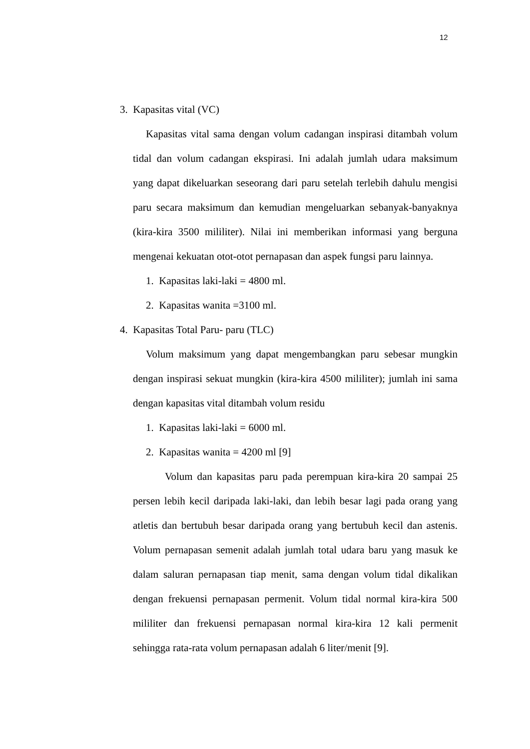12
3. Kapasitas vital (VC)
Kapasitas vital sama dengan volum cadangan inspirasi ditambah volum tidal dan volum cadangan ekspirasi. Ini adalah jumlah udara maksimum yang dapat dikeluarkan seseorang dari paru setelah terlebih dahulu mengisi paru secara maksimum dan kemudian mengeluarkan sebanyak-banyaknya (kira-kira 3500 mililiter). Nilai ini memberikan informasi yang berguna mengenai kekuatan otot-otot pernapasan dan aspek fungsi paru lainnya.
1. Kapasitas laki-laki = 4800 ml.
2. Kapasitas wanita =3100 ml.
4. Kapasitas Total Paru- paru (TLC)
Volum maksimum yang dapat mengembangkan paru sebesar mungkin dengan inspirasi sekuat mungkin (kira-kira 4500 mililiter); jumlah ini sama dengan kapasitas vital ditambah volum residu
1. Kapasitas laki-laki = 6000 ml.
2. Kapasitas wanita = 4200 ml [9]
Volum dan kapasitas paru pada perempuan kira-kira 20 sampai 25 persen lebih kecil daripada laki-laki, dan lebih besar lagi pada orang yang atletis dan bertubuh besar daripada orang yang bertubuh kecil dan astenis. Volum pernapasan semenit adalah jumlah total udara baru yang masuk ke dalam saluran pernapasan tiap menit, sama dengan volum tidal dikalikan dengan frekuensi pernapasan permenit. Volum tidal normal kira-kira 500 mililiter dan frekuensi pernapasan normal kira-kira 12 kali permenit sehingga rata-rata volum pernapasan adalah 6 liter/menit [9].